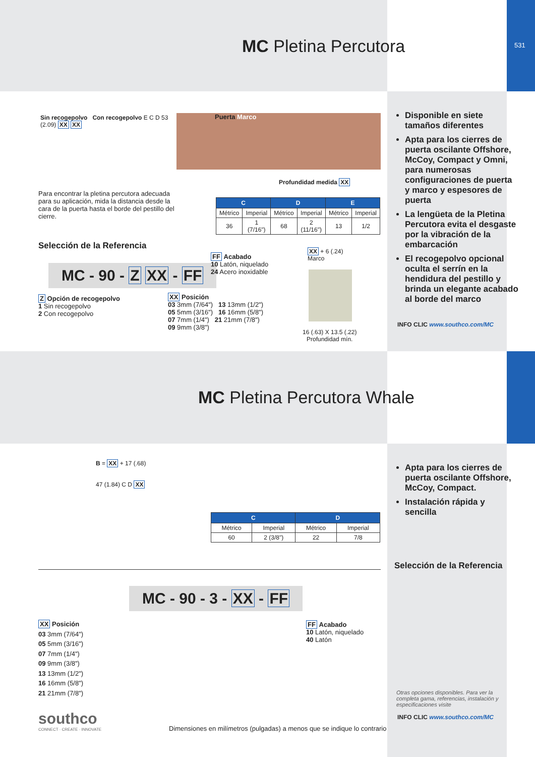MC Pletina Percutora 531
Sin recogepolvo Con recogepolvo E C D 53 (2.09) XX XX
Puerta Marco
Profundidad medida XX
Para encontrar la pletina percutora adecuada para su aplicación, mida la distancia desde la cara de la puerta hasta el borde del pestillo del cierre.
| C | | D | | E | |
| --- | --- | --- | --- | --- | --- |
| Métrico | Imperial | Métrico | Imperial | Métrico | Imperial |
| 36 | 1 (7/16") | 68 | 2 (11/16") | 13 | 1/2 |
Selección de la Referencia
MC - 90 - Z XX - FF
FF Acabado
10 Latón, niquelado
24 Acero inoxidable
Z Opción de recogepolvo
1 Sin recogepolvo
2 Con recogepolvo
XX Posición
03 3mm (7/64") 13 13mm (1/2")
05 5mm (3/16") 16 16mm (5/8")
07 7mm (1/4") 21 21mm (7/8")
09 9mm (3/8")
XX + 6 (.24)
Marco
16 (.63) X 13.5 (.22)
Profundidad mín.
Disponible en siete tamaños diferentes
Apta para los cierres de puerta oscilante Offshore, McCoy, Compact y Omni, para numerosas configuraciones de puerta y marco y espesores de puerta
La lengüeta de la Pletina Percutora evita el desgaste por la vibración de la embarcación
El recogepolvo opcional oculta el serrín en la hendidura del pestillo y brinda un elegante acabado al borde del marco
INFO CLIC www.southco.com/MC
MC Pletina Percutora Whale
B = XX + 17 (.68)
47 (1.84) C D XX
| C | | D | |
| --- | --- | --- | --- |
| Métrico | Imperial | Métrico | Imperial |
| 60 | 2 (3/8") | 22 | 7/8 |
Apta para los cierres de puerta oscilante Offshore, McCoy, Compact.
Instalación rápida y sencilla
Selección de la Referencia
MC - 90 - 3 - XX - FF
XX Posición
03 3mm (7/64")
05 5mm (3/16")
07 7mm (1/4")
09 9mm (3/8")
13 13mm (1/2")
16 16mm (5/8")
21 21mm (7/8")
FF Acabado
10 Latón, niquelado
40 Latón
Otras opciones disponibles. Para ver la completa gama, referencias, instalación y especificaciones visite
INFO CLIC www.southco.com/MC
southco
CONNECT · CREATE · INNOVATE
Dimensiones en milímetros (pulgadas) a menos que se indique lo contrario